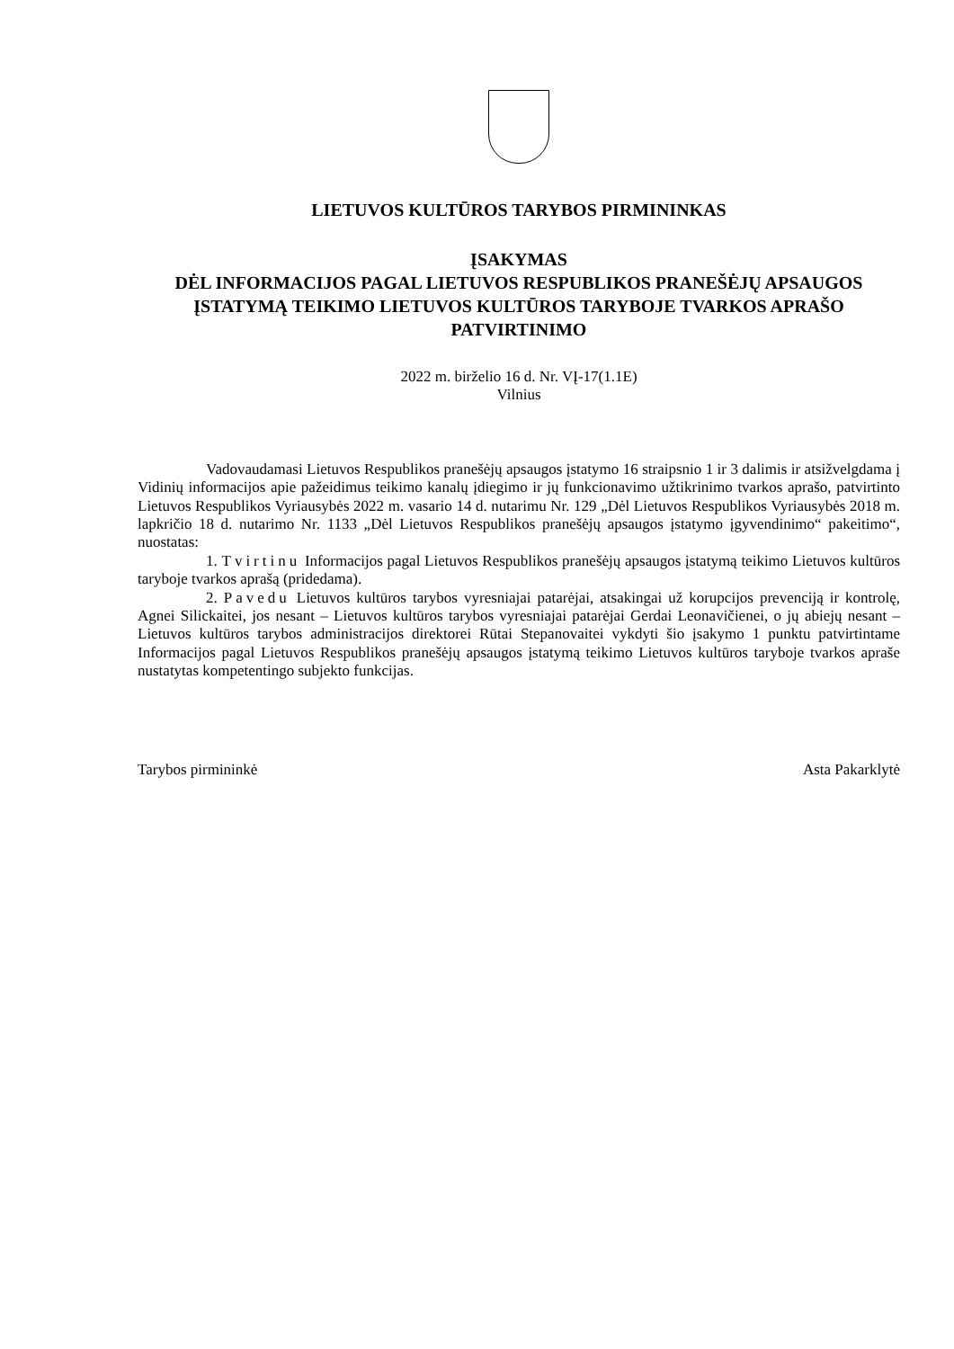LIETUVOS KULTŪROS TARYBOS PIRMININKAS
ĮSAKYMAS
DĖL INFORMACIJOS PAGAL LIETUVOS RESPUBLIKOS PRANEŠĖJŲ APSAUGOS ĮSTATYMĄ TEIKIMO LIETUVOS KULTŪROS TARYBOJE TVARKOS APRAŠO PATVIRTINIMO
2022 m. birželio 16 d. Nr. VĮ-17(1.1E)
Vilnius
Vadovaudamasi Lietuvos Respublikos pranešėjų apsaugos įstatymo 16 straipsnio 1 ir 3 dalimis ir atsižvelgdama į Vidinių informacijos apie pažeidimus teikimo kanalų įdiegimo ir jų funkcionavimo užtikrinimo tvarkos aprašo, patvirtinto Lietuvos Respublikos Vyriausybės 2022 m. vasario 14 d. nutarimu Nr. 129 „Dėl Lietuvos Respublikos Vyriausybės 2018 m. lapkričio 18 d. nutarimo Nr. 1133 „Dėl Lietuvos Respublikos pranešėjų apsaugos įstatymo įgyvendinimo“ pakeitimo“, nuostatas:
1. Tvirtinu Informacijos pagal Lietuvos Respublikos pranešėjų apsaugos įstatymą teikimo Lietuvos kultūros taryboje tvarkos aprašą (pridedama).
2. Pavedu Lietuvos kultūros tarybos vyresniajai patarėjai, atsakingai už korupcijos prevenciją ir kontrolę, Agnei Silickaitei, jos nesant – Lietuvos kultūros tarybos vyresniajai patarėjai Gerdai Leonavičienei, o jų abiejų nesant – Lietuvos kultūros tarybos administracijos direktorei Rūtai Stepanovaitei vykdyti šio įsakymo 1 punktu patvirtintame Informacijos pagal Lietuvos Respublikos pranešėjų apsaugos įstatymą teikimo Lietuvos kultūros taryboje tvarkos apraše nustatytas kompetentingo subjekto funkcijas.
Tarybos pirmininkė Asta Pakarklytė